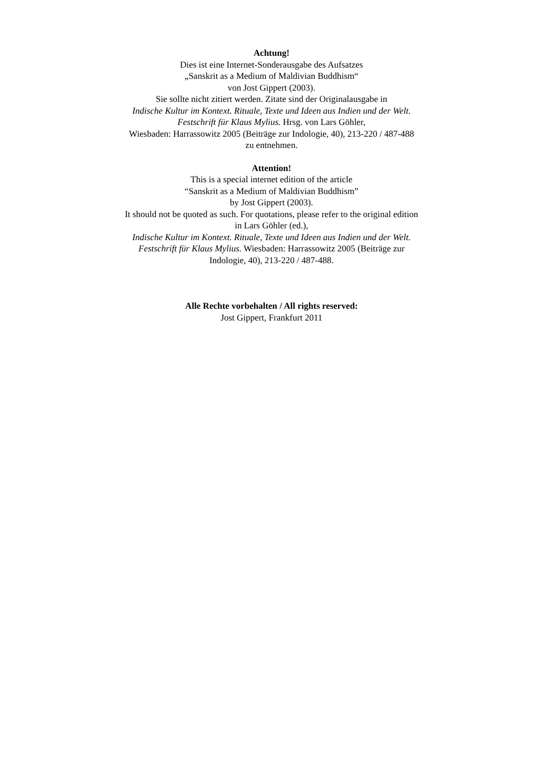Achtung!
Dies ist eine Internet-Sonderausgabe des Aufsatzes
„Sanskrit as a Medium of Maldivian Buddhism“
von Jost Gippert (2003).
Sie sollte nicht zitiert werden. Zitate sind der Originalausgabe in
Indische Kultur im Kontext. Rituale, Texte und Ideen aus Indien und der Welt.
Festschrift für Klaus Mylius. Hrsg. von Lars Göhler,
Wiesbaden: Harrassowitz 2005 (Beiträge zur Indologie, 40), 213-220 / 487-488
zu entnehmen.
Attention!
This is a special internet edition of the article
“Sanskrit as a Medium of Maldivian Buddhism”
by Jost Gippert (2003).
It should not be quoted as such. For quotations, please refer to the original edition
in Lars Göhler (ed.),
Indische Kultur im Kontext. Rituale, Texte und Ideen aus Indien und der Welt.
Festschrift für Klaus Mylius. Wiesbaden: Harrassowitz 2005 (Beiträge zur
Indologie, 40), 213-220 / 487-488.
Alle Rechte vorbehalten / All rights reserved:
Jost Gippert, Frankfurt 2011